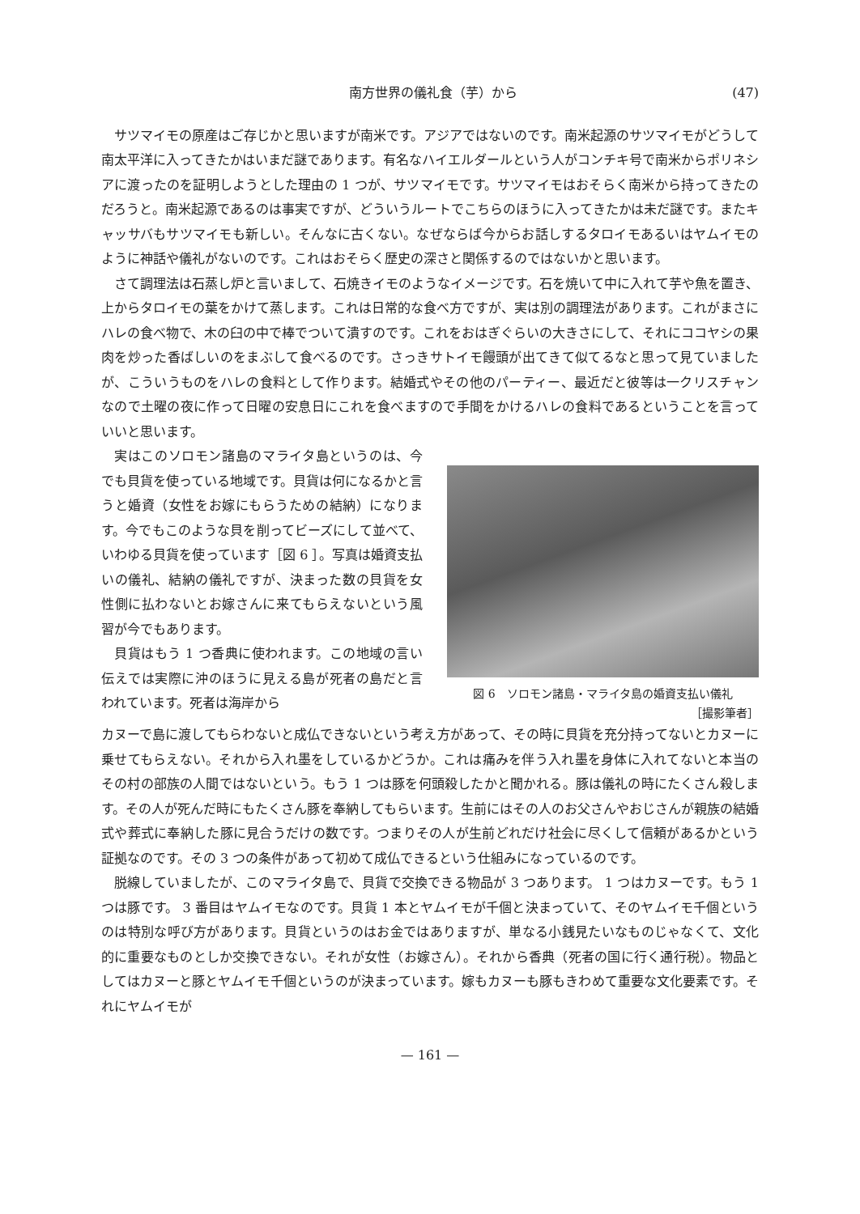南方世界の儀礼食（芋）から (47)
サツマイモの原産はご存じかと思いますが南米です。アジアではないのです。南米起源のサツマイモがどうして南太平洋に入ってきたかはいまだ謎であります。有名なハイエルダールという人がコンチキ号で南米からポリネシアに渡ったのを証明しようとした理由の 1 つが、サツマイモです。サツマイモはおそらく南米から持ってきたのだろうと。南米起源であるのは事実ですが、どういうルートでこちらのほうに入ってきたかは未だ謎です。またキャッサバもサツマイモも新しい。そんなに古くない。なぜならば今からお話しするタロイモあるいはヤムイモのように神話や儀礼がないのです。これはおそらく歴史の深さと関係するのではないかと思います。
さて調理法は石蒸し炉と言いまして、石焼きイモのようなイメージです。石を焼いて中に入れて芋や魚を置き、上からタロイモの葉をかけて蒸します。これは日常的な食べ方ですが、実は別の調理法があります。これがまさにハレの食べ物で、木の臼の中で棒でついて潰すのです。これをおはぎぐらいの大きさにして、それにココヤシの果肉を炒った香ばしいのをまぶして食べるのです。さっきサトイモ饅頭が出てきて似てるなと思って見ていましたが、こういうものをハレの食料として作ります。結婚式やその他のパーティー、最近だと彼等は一クリスチャンなので土曜の夜に作って日曜の安息日にこれを食べますので手間をかけるハレの食料であるということを言っていいと思います。
実はこのソロモン諸島のマライタ島というのは、今でも貝貨を使っている地域です。貝貨は何になるかと言うと婚資（女性をお嫁にもらうための結納）になります。今でもこのような貝を削ってビーズにして並べて、いわゆる貝貨を使っています［図 6 ］。写真は婚資支払いの儀礼、結納の儀礼ですが、決まった数の貝貨を女性側に払わないとお嫁さんに来てもらえないという風習が今でもあります。
貝貨はもう 1 つ香典に使われます。この地域の言い伝えでは実際に沖のほうに見える島が死者の島だと言われています。死者は海岸から
図 6　ソロモン諸島・マライタ島の婚資支払い儀礼
［撮影筆者］
カヌーで島に渡してもらわないと成仏できないという考え方があって、その時に貝貨を充分持ってないとカヌーに乗せてもらえない。それから入れ墨をしているかどうか。これは痛みを伴う入れ墨を身体に入れてないと本当のその村の部族の人間ではないという。もう 1 つは豚を何頭殺したかと聞かれる。豚は儀礼の時にたくさん殺します。その人が死んだ時にもたくさん豚を奉納してもらいます。生前にはその人のお父さんやおじさんが親族の結婚式や葬式に奉納した豚に見合うだけの数です。つまりその人が生前どれだけ社会に尽くして信頼があるかという証拠なのです。その 3 つの条件があって初めて成仏できるという仕組みになっているのです。
脱線していましたが、このマライタ島で、貝貨で交換できる物品が 3 つあります。 1 つはカヌーです。もう 1 つは豚です。 3 番目はヤムイモなのです。貝貨 1 本とヤムイモが千個と決まっていて、そのヤムイモ千個というのは特別な呼び方があります。貝貨というのはお金ではありますが、単なる小銭見たいなものじゃなくて、文化的に重要なものとしか交換できない。それが女性（お嫁さん）。それから香典（死者の国に行く通行税）。物品としてはカヌーと豚とヤムイモ千個というのが決まっています。嫁もカヌーも豚もきわめて重要な文化要素です。それにヤムイモが
— 161 —